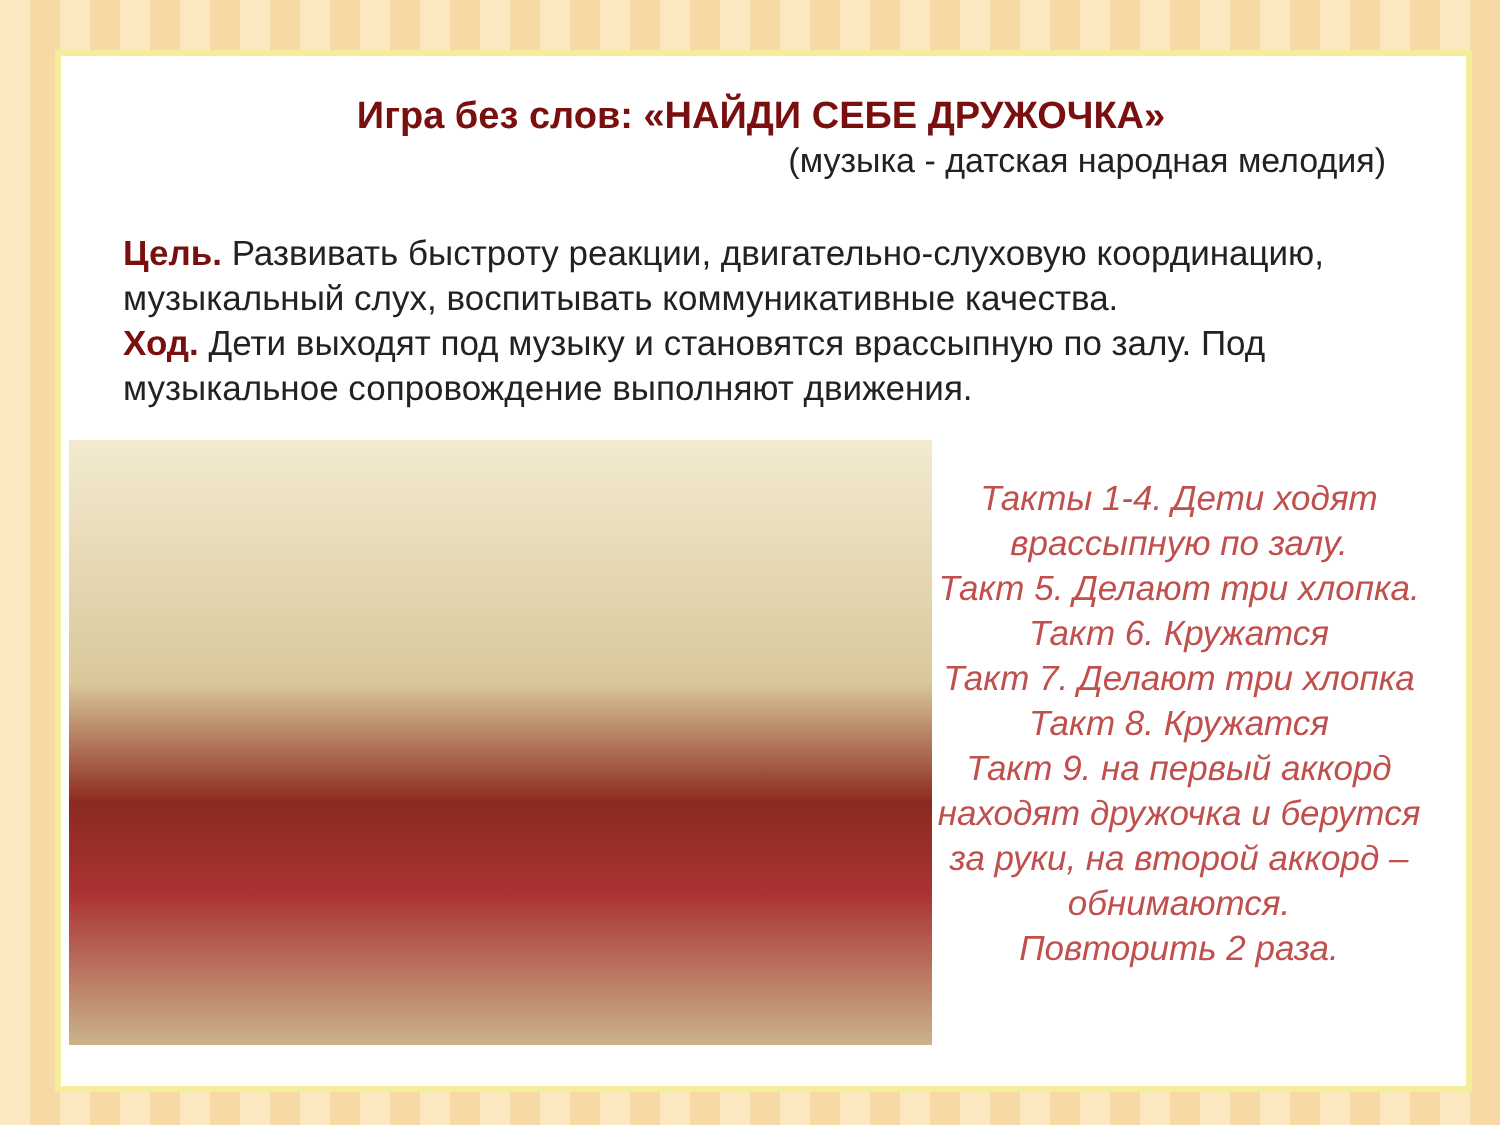Игра без слов: «НАЙДИ СЕБЕ ДРУЖОЧКА»
(музыка - датская народная мелодия)
Цель. Развивать быстроту реакции, двигательно-слуховую координацию, музыкальный слух, воспитывать коммуникативные качества.
Ход. Дети выходят под музыку и становятся врассыпную по залу. Под музыкальное сопровождение выполняют движения.
Такты 1-4. Дети ходят врассыпную по залу.
Такт 5. Делают три хлопка.
Такт 6. Кружатся
Такт 7. Делают три хлопка
Такт 8. Кружатся
Такт 9. на первый аккорд находят дружочка и берутся за руки, на второй аккорд – обнимаются.
Повторить 2 раза.